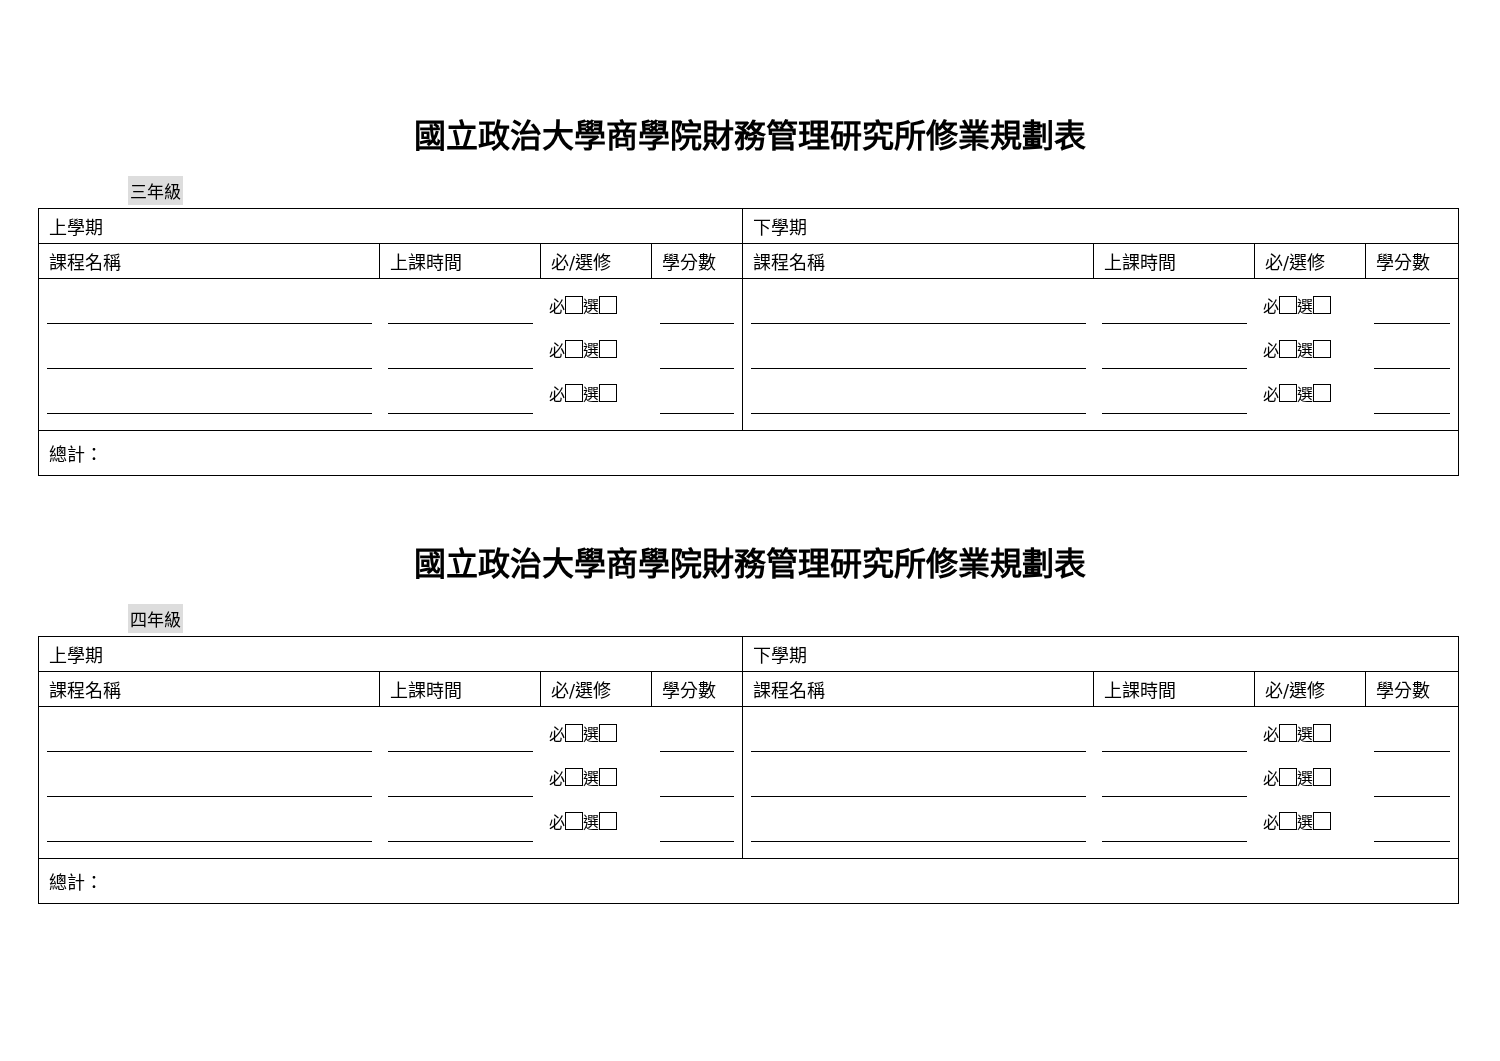國立政治大學商學院財務管理研究所修業規劃表
三年級
| 上學期 | | | | 下學期 | | | |
| 課程名稱 | 上課時間 | 必/選修 | 學分數 | 課程名稱 | 上課時間 | 必/選修 | 學分數 |
| | | 必 選 必 選 必 選 | | | | 必 選 必 選 必 選 | |
| 總計： | | | | | | | |
國立政治大學商學院財務管理研究所修業規劃表
四年級
| 上學期 | | | | 下學期 | | | |
| 課程名稱 | 上課時間 | 必/選修 | 學分數 | 課程名稱 | 上課時間 | 必/選修 | 學分數 |
| | | 必 選 必 選 必 選 | | | | 必 選 必 選 必 選 | |
| 總計： | | | | | | | |